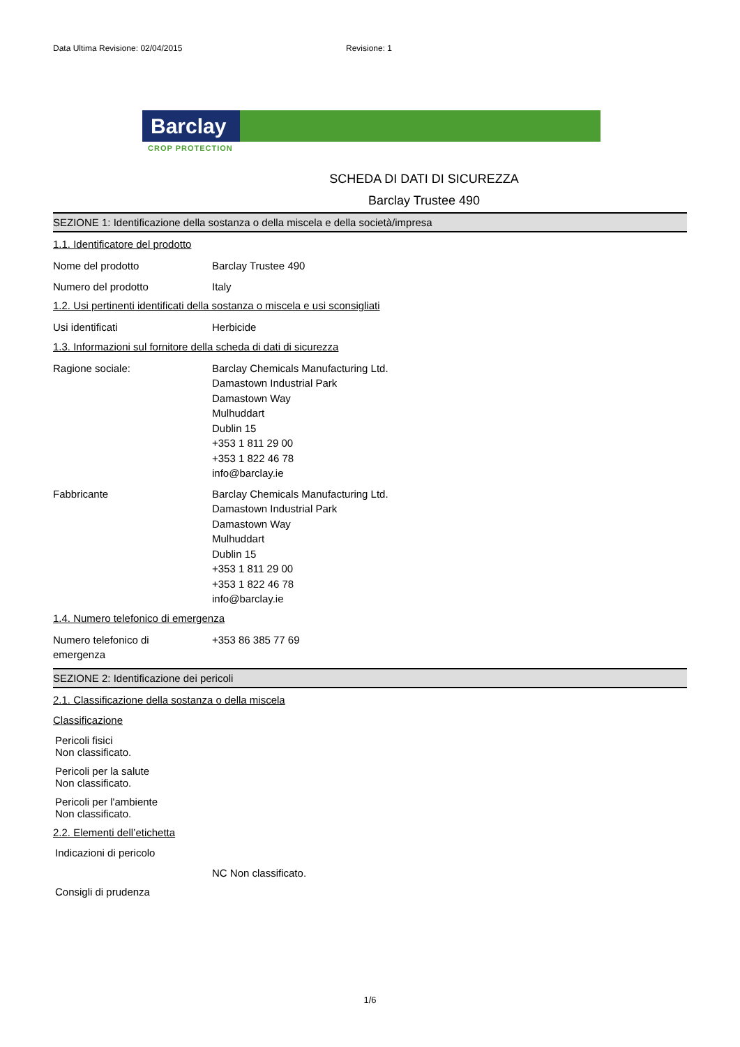Data Ultima Revisione: 02/04/2015 Revisione: 1
Barclay
CROP PROTECTION
SCHEDA DI DATI DI SICUREZZA
Barclay Trustee 490
SEZIONE 1: Identificazione della sostanza o della miscela e della società/impresa
1.1. Identificatore del prodotto
Nome del prodotto Barclay Trustee 490
Numero del prodotto Italy
1.2. Usi pertinenti identificati della sostanza o miscela e usi sconsigliati
Usi identificati Herbicide
1.3. Informazioni sul fornitore della scheda di dati di sicurezza
Ragione sociale: Barclay Chemicals Manufacturing Ltd.
Damastown Industrial Park
Damastown Way
Mulhuddart
Dublin 15
+353 1 811 29 00
+353 1 822 46 78
info@barclay.ie
Fabbricante Barclay Chemicals Manufacturing Ltd.
Damastown Industrial Park
Damastown Way
Mulhuddart
Dublin 15
+353 1 811 29 00
+353 1 822 46 78
info@barclay.ie
1.4. Numero telefonico di emergenza
Numero telefonico di
emergenza
+353 86 385 77 69
SEZIONE 2: Identificazione dei pericoli
2.1. Classificazione della sostanza o della miscela
Classificazione
Pericoli fisici
Non classificato.
Pericoli per la salute
Non classificato.
Pericoli per l'ambiente
Non classificato.
2.2. Elementi dell’etichetta
Indicazioni di pericolo
NC Non classificato.
Consigli di prudenza
1/6